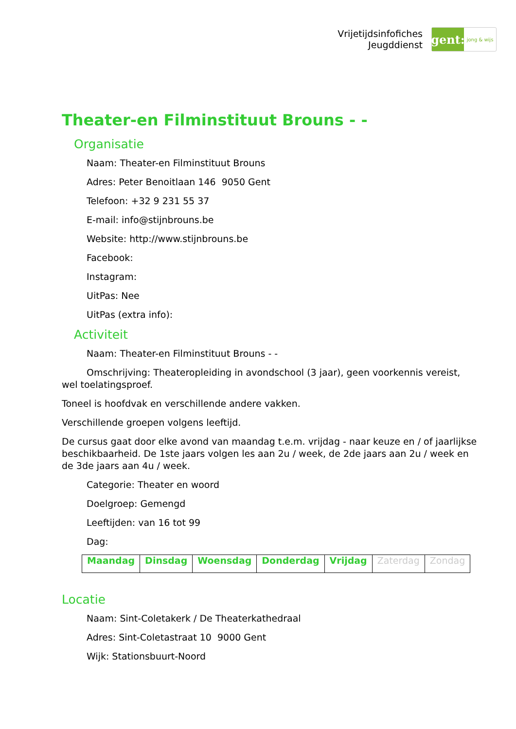Vrijetijdsinfofiches
Jeugddienst
gent:
jong & wijs
Theater-en Filminstituut Brouns - -
Organisatie
Naam: Theater-en Filminstituut Brouns
Adres: Peter Benoitlaan 146 9050 Gent
Telefoon: +32 9 231 55 37
E-mail: info@stijnbrouns.be
Website: http://www.stijnbrouns.be
Facebook:
Instagram:
UitPas: Nee
UitPas (extra info):
Activiteit
Naam: Theater-en Filminstituut Brouns - -
Omschrijving: Theateropleiding in avondschool (3 jaar), geen voorkennis vereist, wel toelatingsproef.
Toneel is hoofdvak en verschillende andere vakken.
Verschillende groepen volgens leeftijd.
De cursus gaat door elke avond van maandag t.e.m. vrijdag - naar keuze en / of jaarlijkse beschikbaarheid. De 1ste jaars volgen les aan 2u / week, de 2de jaars aan 2u / week en de 3de jaars aan 4u / week.
Categorie: Theater en woord
Doelgroep: Gemengd
Leeftijden: van 16 tot 99
Dag:
| Maandag | Dinsdag | Woensdag | Donderdag | Vrijdag | Zaterdag | Zondag |
Locatie
Naam: Sint-Coletakerk / De Theaterkathedraal
Adres: Sint-Coletastraat 10 9000 Gent
Wijk: Stationsbuurt-Noord